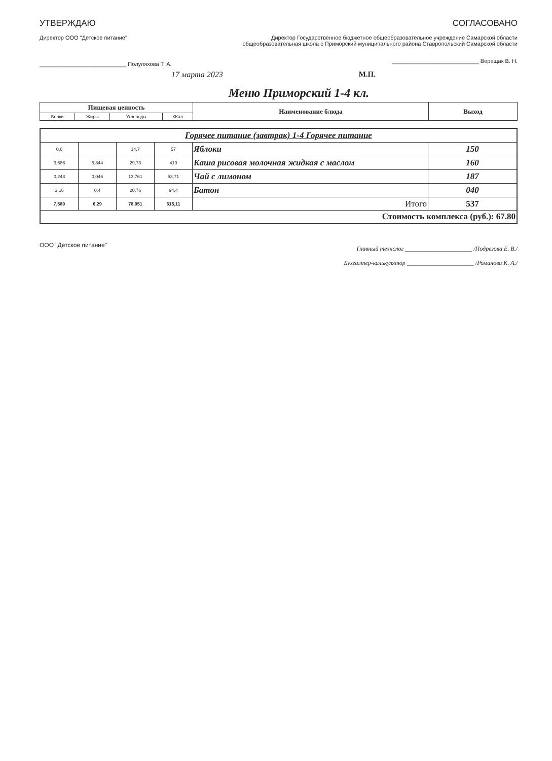УТВЕРЖДАЮ
Директор ООО "Детское питание"
____________________________ Полуляхова Т. А.
СОГЛАСОВАНО
Директор Государственное бюджетное общеобразовательное учреждение Самарской области общеобразовательная школа с Приморский муниципального района Ставропольский Самарской области
____________________________ Верещак В. Н.
17 марта 2023 М.П.
Меню Приморский 1-4 кл.
| Пищевая ценность | | | | Наименование блюда | Выход |
| --- | --- | --- | --- | --- | --- |
| Белки | Жиры | Углеводы | ККал | | |
| Горячее питание (завтрак) 1-4 Горячее питание | | | | | |
| 0,6 | | 14,7 | 57 | Яблоки | 150 |
| 3,586 | 5,844 | 29,73 | 410 | Каша рисовая молочная жидкая с маслом | 160 |
| 0,243 | 0,046 | 13,761 | 53,71 | Чай с лимоном | 187 |
| 3,16 | 0,4 | 20,76 | 94,4 | Батон | 040 |
| 7,589 | 6,29 | 78,951 | 615,11 | Итого | 537 |
| Стоимость комплекса (руб.): 67.80 | | | | | |
ООО "Детское питание"
Главный технолог ______________________ /Подрезова Е. В./
Бухгалтер-калькулятор ______________________ /Романова К. А./